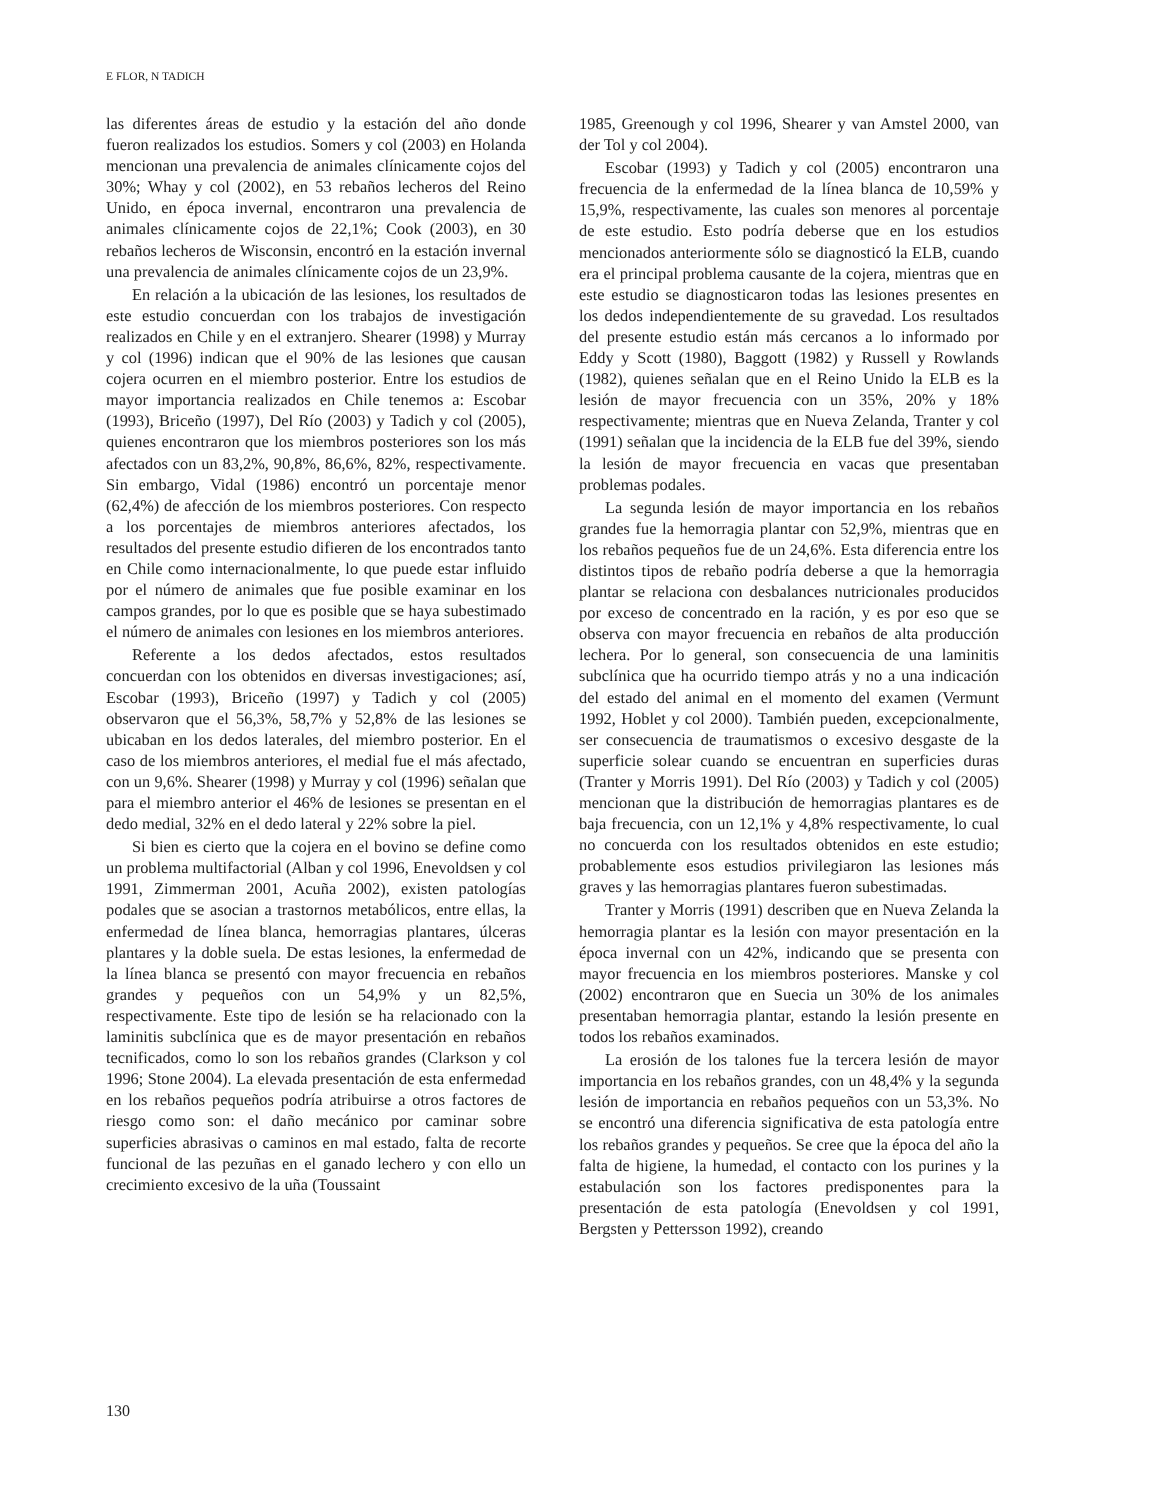E FLOR, N TADICH
las diferentes áreas de estudio y la estación del año donde fueron realizados los estudios. Somers y col (2003) en Holanda mencionan una prevalencia de animales clínicamente cojos del 30%; Whay y col (2002), en 53 rebaños lecheros del Reino Unido, en época invernal, encontraron una prevalencia de animales clínicamente cojos de 22,1%; Cook (2003), en 30 rebaños lecheros de Wisconsin, encontró en la estación invernal una prevalencia de animales clínicamente cojos de un 23,9%.
En relación a la ubicación de las lesiones, los resultados de este estudio concuerdan con los trabajos de investigación realizados en Chile y en el extranjero. Shearer (1998) y Murray y col (1996) indican que el 90% de las lesiones que causan cojera ocurren en el miembro posterior. Entre los estudios de mayor importancia realizados en Chile tenemos a: Escobar (1993), Briceño (1997), Del Río (2003) y Tadich y col (2005), quienes encontraron que los miembros posteriores son los más afectados con un 83,2%, 90,8%, 86,6%, 82%, respectivamente. Sin embargo, Vidal (1986) encontró un porcentaje menor (62,4%) de afección de los miembros posteriores. Con respecto a los porcentajes de miembros anteriores afectados, los resultados del presente estudio difieren de los encontrados tanto en Chile como internacionalmente, lo que puede estar influido por el número de animales que fue posible examinar en los campos grandes, por lo que es posible que se haya subestimado el número de animales con lesiones en los miembros anteriores.
Referente a los dedos afectados, estos resultados concuerdan con los obtenidos en diversas investigaciones; así, Escobar (1993), Briceño (1997) y Tadich y col (2005) observaron que el 56,3%, 58,7% y 52,8% de las lesiones se ubicaban en los dedos laterales, del miembro posterior. En el caso de los miembros anteriores, el medial fue el más afectado, con un 9,6%. Shearer (1998) y Murray y col (1996) señalan que para el miembro anterior el 46% de lesiones se presentan en el dedo medial, 32% en el dedo lateral y 22% sobre la piel.
Si bien es cierto que la cojera en el bovino se define como un problema multifactorial (Alban y col 1996, Enevoldsen y col 1991, Zimmerman 2001, Acuña 2002), existen patologías podales que se asocian a trastornos metabólicos, entre ellas, la enfermedad de línea blanca, hemorragias plantares, úlceras plantares y la doble suela. De estas lesiones, la enfermedad de la línea blanca se presentó con mayor frecuencia en rebaños grandes y pequeños con un 54,9% y un 82,5%, respectivamente. Este tipo de lesión se ha relacionado con la laminitis subclínica que es de mayor presentación en rebaños tecnificados, como lo son los rebaños grandes (Clarkson y col 1996; Stone 2004). La elevada presentación de esta enfermedad en los rebaños pequeños podría atribuirse a otros factores de riesgo como son: el daño mecánico por caminar sobre superficies abrasivas o caminos en mal estado, falta de recorte funcional de las pezuñas en el ganado lechero y con ello un crecimiento excesivo de la uña (Toussaint
1985, Greenough y col 1996, Shearer y van Amstel 2000, van der Tol y col 2004).
Escobar (1993) y Tadich y col (2005) encontraron una frecuencia de la enfermedad de la línea blanca de 10,59% y 15,9%, respectivamente, las cuales son menores al porcentaje de este estudio. Esto podría deberse que en los estudios mencionados anteriormente sólo se diagnosticó la ELB, cuando era el principal problema causante de la cojera, mientras que en este estudio se diagnosticaron todas las lesiones presentes en los dedos independientemente de su gravedad. Los resultados del presente estudio están más cercanos a lo informado por Eddy y Scott (1980), Baggott (1982) y Russell y Rowlands (1982), quienes señalan que en el Reino Unido la ELB es la lesión de mayor frecuencia con un 35%, 20% y 18% respectivamente; mientras que en Nueva Zelanda, Tranter y col (1991) señalan que la incidencia de la ELB fue del 39%, siendo la lesión de mayor frecuencia en vacas que presentaban problemas podales.
La segunda lesión de mayor importancia en los rebaños grandes fue la hemorragia plantar con 52,9%, mientras que en los rebaños pequeños fue de un 24,6%. Esta diferencia entre los distintos tipos de rebaño podría deberse a que la hemorragia plantar se relaciona con desbalances nutricionales producidos por exceso de concentrado en la ración, y es por eso que se observa con mayor frecuencia en rebaños de alta producción lechera. Por lo general, son consecuencia de una laminitis subclínica que ha ocurrido tiempo atrás y no a una indicación del estado del animal en el momento del examen (Vermunt 1992, Hoblet y col 2000). También pueden, excepcionalmente, ser consecuencia de traumatismos o excesivo desgaste de la superficie solear cuando se encuentran en superficies duras (Tranter y Morris 1991). Del Río (2003) y Tadich y col (2005) mencionan que la distribución de hemorragias plantares es de baja frecuencia, con un 12,1% y 4,8% respectivamente, lo cual no concuerda con los resultados obtenidos en este estudio; probablemente esos estudios privilegiaron las lesiones más graves y las hemorragias plantares fueron subestimadas.
Tranter y Morris (1991) describen que en Nueva Zelanda la hemorragia plantar es la lesión con mayor presentación en la época invernal con un 42%, indicando que se presenta con mayor frecuencia en los miembros posteriores. Manske y col (2002) encontraron que en Suecia un 30% de los animales presentaban hemorragia plantar, estando la lesión presente en todos los rebaños examinados.
La erosión de los talones fue la tercera lesión de mayor importancia en los rebaños grandes, con un 48,4% y la segunda lesión de importancia en rebaños pequeños con un 53,3%. No se encontró una diferencia significativa de esta patología entre los rebaños grandes y pequeños. Se cree que la época del año la falta de higiene, la humedad, el contacto con los purines y la estabulación son los factores predisponentes para la presentación de esta patología (Enevoldsen y col 1991, Bergsten y Pettersson 1992), creando
130